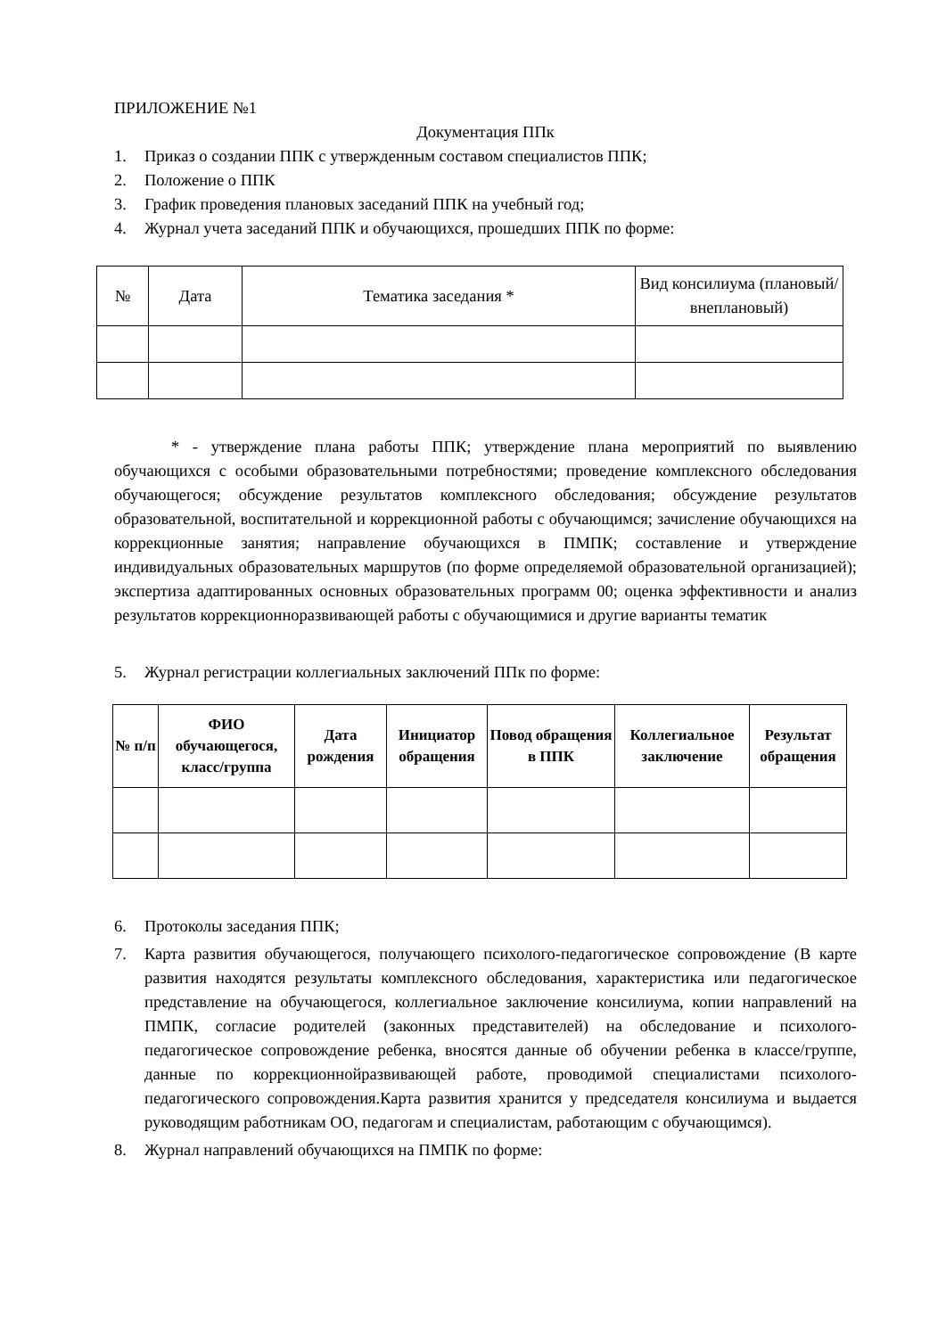ПРИЛОЖЕНИЕ №1
Документация ППк
1. Приказ о создании ППК с утвержденным составом специалистов ППК;
2. Положение о ППК
3. График проведения плановых заседаний ППК на учебный год;
4. Журнал учета заседаний ППК и обучающихся, прошедших ППК по форме:
| № | Дата | Тематика заседания * | Вид консилиума (плановый/внеплановый) |
| --- | --- | --- | --- |
* - утверждение плана работы ППК; утверждение плана мероприятий по выявлению обучающихся с особыми образовательными потребностями; проведение комплексного обследования обучающегося; обсуждение результатов комплексного обследования; обсуждение результатов образовательной, воспитательной и коррекционной работы с обучающимся; зачисление обучающихся на коррекционные занятия; направление обучающихся в ПМПК; составление и утверждение индивидуальных образовательных маршрутов (по форме определяемой образовательной организацией); экспертиза адаптированных основных образовательных программ 00; оценка эффективности и анализ результатов коррекционноразвивающей работы с обучающимися и другие варианты тематик
5. Журнал регистрации коллегиальных заключений ППк по форме:
| № п/п | ФИО обучающегося, класс/группа | Дата рождения | Инициатор обращения | Повод обращения в ППК | Коллегиальное заключение | Результат обращения |
| --- | --- | --- | --- | --- | --- | --- |
6. Протоколы заседания ППК;
7. Карта развития обучающегося, получающего психолого-педагогическое сопровождение (В карте развития находятся результаты комплексного обследования, характеристика или педагогическое представление на обучающегося, коллегиальное заключение консилиума, копии направлений на ПМПК, согласие родителей (законных представителей) на обследование и психолого-педагогическое сопровождение ребенка, вносятся данные об обучении ребенка в классе/группе, данные по коррекционнойразвивающей работе, проводимой специалистами психолого-педагогического сопровождения.Карта развития хранится у председателя консилиума и выдается руководящим работникам ОО, педагогам и специалистам, работающим с обучающимся).
8. Журнал направлений обучающихся на ПМПК по форме: